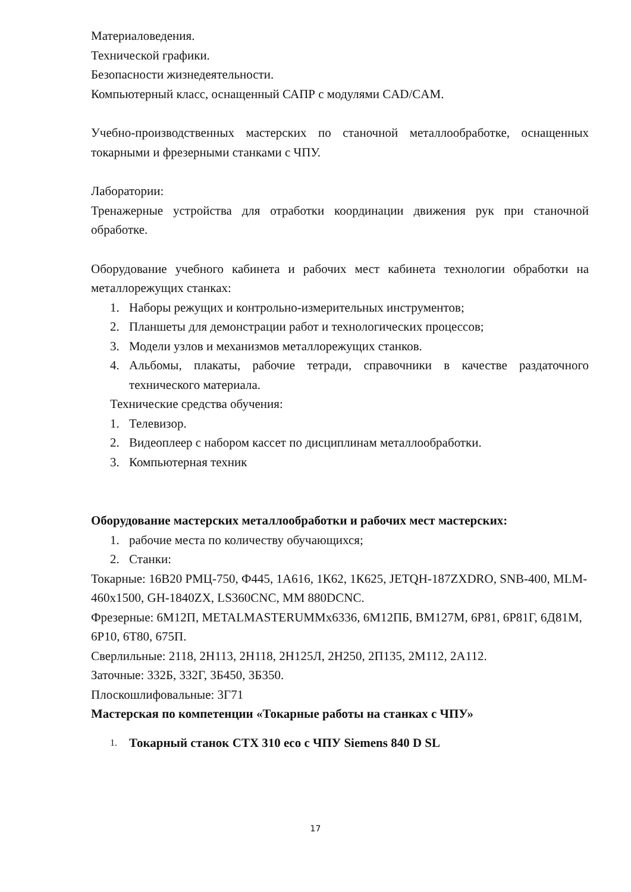Материаловедения.
Технической графики.
Безопасности жизнедеятельности.
Компьютерный класс, оснащенный САПР с модулями CAD/CAM.
Учебно-производственных мастерских по станочной металлообработке, оснащенных токарными и фрезерными станками с ЧПУ.
Лаборатории:
Тренажерные устройства для отработки координации движения рук при станочной обработке.
Оборудование учебного кабинета и рабочих мест кабинета технологии обработки на металлорежущих станках:
1. Наборы режущих и контрольно-измерительных инструментов;
2. Планшеты для демонстрации работ и технологических процессов;
3. Модели узлов и механизмов металлорежущих станков.
4. Альбомы, плакаты, рабочие тетради, справочники в качестве раздаточного технического материала.
Технические средства обучения:
1. Телевизор.
2. Видеоплеер с набором кассет по дисциплинам металлообработки.
3. Компьютерная техник
Оборудование мастерских металлообработки и рабочих мест мастерских:
1. рабочие места по количеству обучающихся;
2. Станки:
Токарные: 16В20 РМЦ-750, Ф445, 1А616, 1К62, 1К625, JETQH-187ZXDRO, SNB-400, MLM-460x1500, GH-1840ZX, LS360CNC, MM 880DCNC.
Фрезерные: 6М12П, METALMASTERUMMx6336, 6М12ПБ, ВМ127М, 6Р81, 6Р81Г, 6Д81М, 6Р10, 6Т80, 675П.
Сверлильные: 2118, 2Н113, 2Н118, 2Н125Л, 2Н250, 2П135, 2М112, 2А112.
Заточные: 332Б, 332Г, 3Б450, 3Б350.
Плоскошлифовальные: 3Г71
Мастерская по компетенции «Токарные работы на станках с ЧПУ»
1. Токарный станок CTX 310 eco с ЧПУ Siemens 840 D SL
17